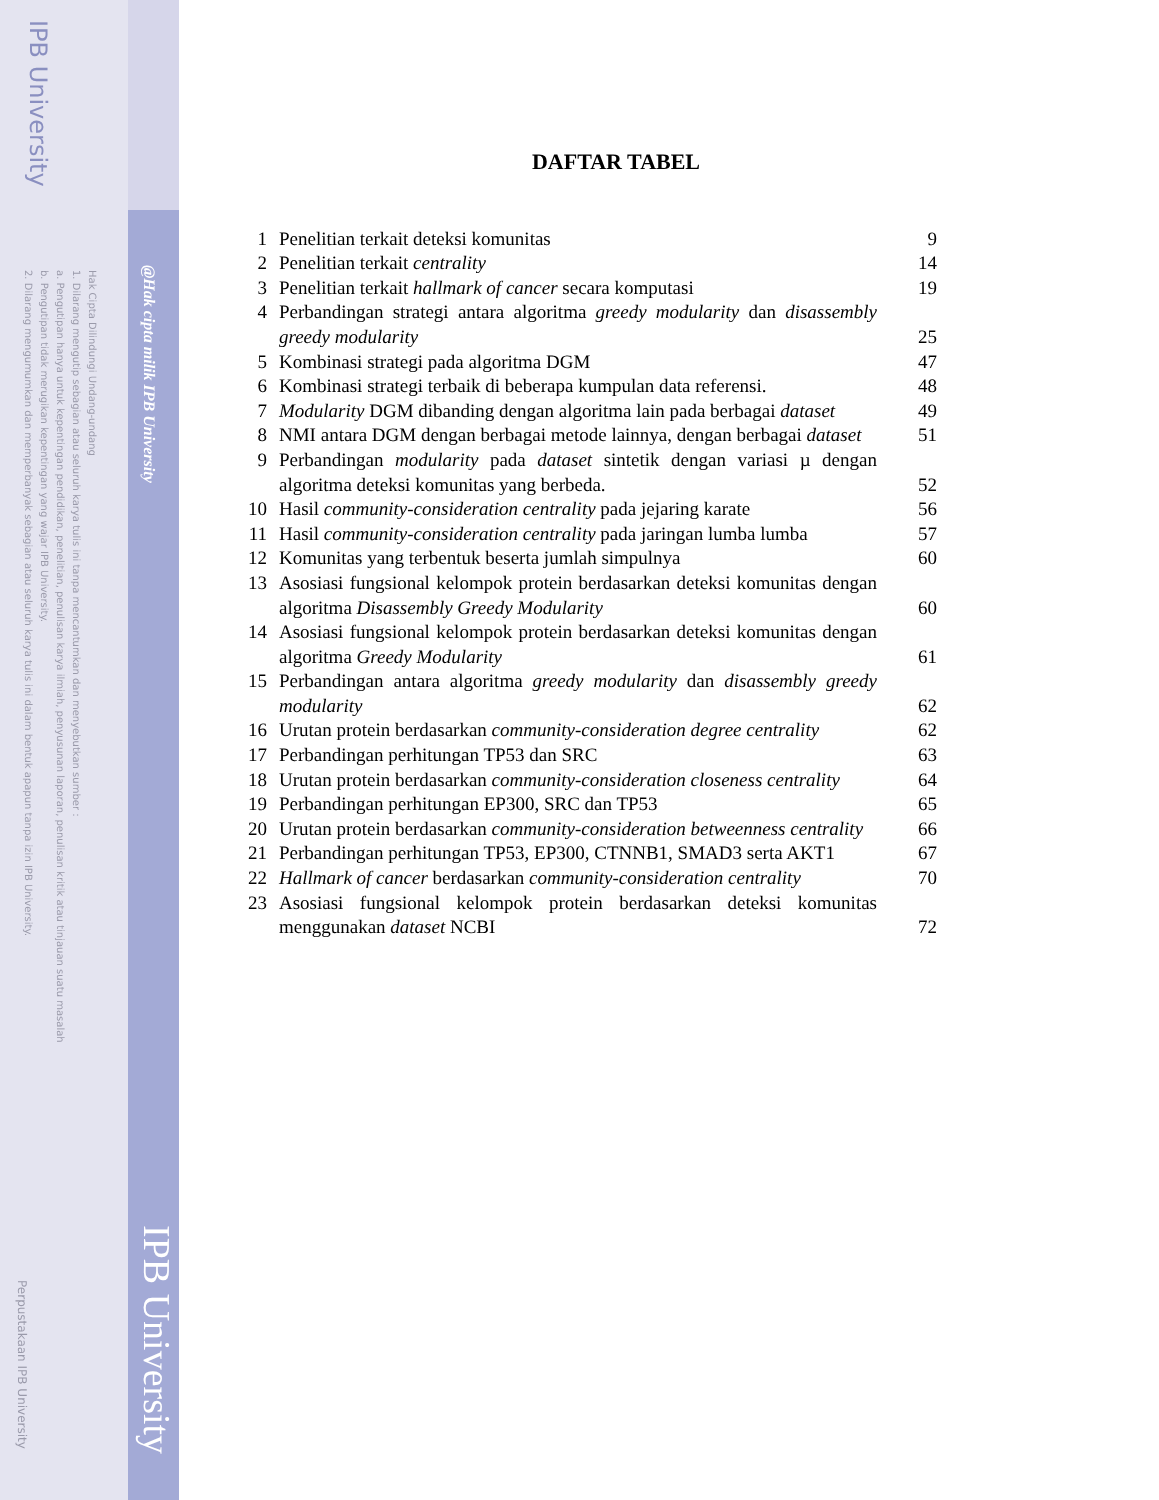IPB University
@Hak cipta milik IPB University
IPB University
Hak Cipta Dilindungi Undang-undang
1. Dilarang mengutip sebagian atau seluruh karya tulis ini tanpa mencantumkan dan menyebutkan sumber :
a. Pengutipan hanya untuk kepentingan pendidikan, penelitian, penulisan karya ilmiah, penyusunan laporan, penulisan kritik atau tinjauan suatu masalah
b. Pengutipan tidak merugikan kepentingan yang wajar IPB University.
2. Dilarang mengumumkan dan memperbanyak sebagian atau seluruh karya tulis ini dalam bentuk apapun tanpa izin IPB University.
Perpustakaan IPB University
DAFTAR TABEL
| 1 | Penelitian terkait deteksi komunitas | 9 |
| 2 | Penelitian terkait centrality | 14 |
| 3 | Penelitian terkait hallmark of cancer secara komputasi | 19 |
| 4 | Perbandingan strategi antara algoritma greedy modularity dan disassembly greedy modularity | 25 |
| 5 | Kombinasi strategi pada algoritma DGM | 47 |
| 6 | Kombinasi strategi terbaik di beberapa kumpulan data referensi. | 48 |
| 7 | Modularity DGM dibanding dengan algoritma lain pada berbagai dataset | 49 |
| 8 | NMI antara DGM dengan berbagai metode lainnya, dengan berbagai dataset | 51 |
| 9 | Perbandingan modularity pada dataset sintetik dengan variasi µ dengan algoritma deteksi komunitas yang berbeda. | 52 |
| 10 | Hasil community-consideration centrality pada jejaring karate | 56 |
| 11 | Hasil community-consideration centrality pada jaringan lumba lumba | 57 |
| 12 | Komunitas yang terbentuk beserta jumlah simpulnya | 60 |
| 13 | Asosiasi fungsional kelompok protein berdasarkan deteksi komunitas dengan algoritma Disassembly Greedy Modularity | 60 |
| 14 | Asosiasi fungsional kelompok protein berdasarkan deteksi komunitas dengan algoritma Greedy Modularity | 61 |
| 15 | Perbandingan antara algoritma greedy modularity dan disassembly greedy modularity | 62 |
| 16 | Urutan protein berdasarkan community-consideration degree centrality | 62 |
| 17 | Perbandingan perhitungan TP53 dan SRC | 63 |
| 18 | Urutan protein berdasarkan community-consideration closeness centrality | 64 |
| 19 | Perbandingan perhitungan EP300, SRC dan TP53 | 65 |
| 20 | Urutan protein berdasarkan community-consideration betweenness centrality | 66 |
| 21 | Perbandingan perhitungan TP53, EP300, CTNNB1, SMAD3 serta AKT1 | 67 |
| 22 | Hallmark of cancer berdasarkan community-consideration centrality | 70 |
| 23 | Asosiasi fungsional kelompok protein berdasarkan deteksi komunitas menggunakan dataset NCBI | 72 |